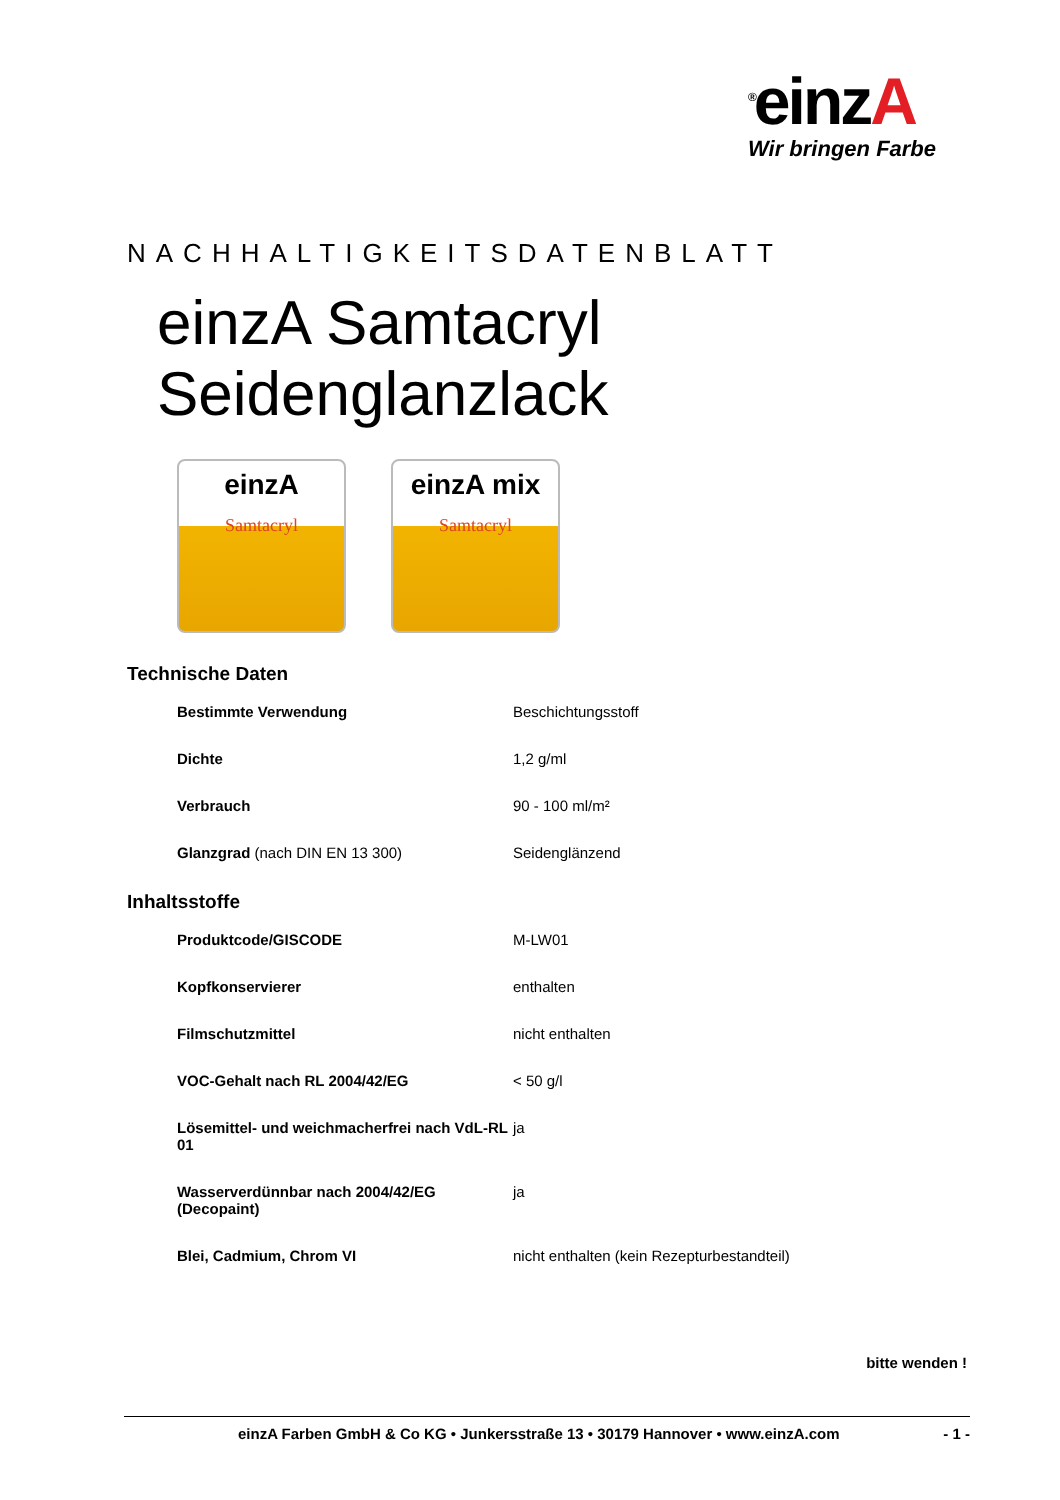<sup>®</sup>einzA
Wir bringen Farbe
NACHHALTIGKEITSDATENBLATT
einzA Samtacryl Seidenglanzlack
einzA
Samtacryl
einzA mix
Samtacryl
Technische Daten
| Bestimmte Verwendung | Beschichtungsstoff |
| Dichte | 1,2 g/ml |
| Verbrauch | 90 - 100 ml/m² |
| Glanzgrad (nach DIN EN 13 300) | Seidenglänzend |
Inhaltsstoffe
| Produktcode/GISCODE | M-LW01 |
| Kopfkonservierer | enthalten |
| Filmschutzmittel | nicht enthalten |
| VOC-Gehalt nach RL 2004/42/EG | < 50 g/l |
| Lösemittel- und weichmacherfrei nach VdL-RL 01 | ja |
| Wasserverdünnbar nach 2004/42/EG (Decopaint) | ja |
| Blei, Cadmium, Chrom VI | nicht enthalten (kein Rezepturbestandteil) |
bitte wenden !
einzA Farben GmbH & Co KG • Junkersstraße 13 • 30179 Hannover • www.einzA.com - 1 -